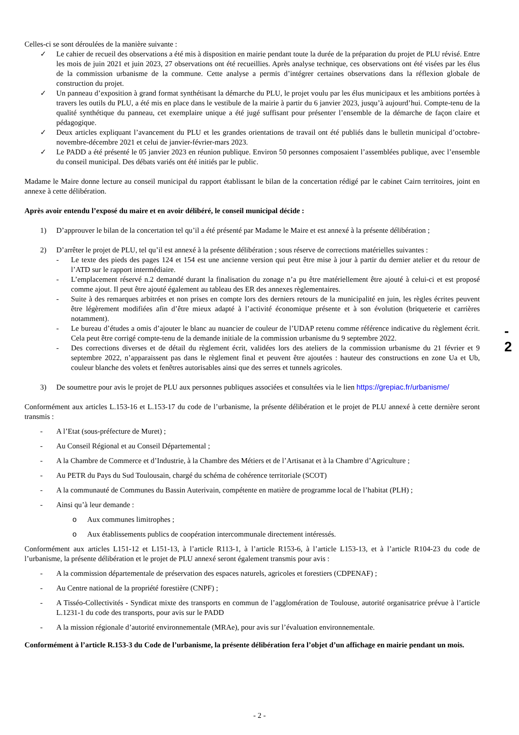Celles-ci se sont déroulées de la manière suivante :
✓ Le cahier de recueil des observations a été mis à disposition en mairie pendant toute la durée de la préparation du projet de PLU révisé. Entre les mois de juin 2021 et juin 2023, 27 observations ont été recueillies. Après analyse technique, ces observations ont été visées par les élus de la commission urbanisme de la commune. Cette analyse a permis d’intégrer certaines observations dans la réflexion globale de construction du projet.
✓ Un panneau d’exposition à grand format synthétisant la démarche du PLU, le projet voulu par les élus municipaux et les ambitions portées à travers les outils du PLU, a été mis en place dans le vestibule de la mairie à partir du 6 janvier 2023, jusqu’à aujourd’hui. Compte-tenu de la qualité synthétique du panneau, cet exemplaire unique a été jugé suffisant pour présenter l’ensemble de la démarche de façon claire et pédagogique.
✓ Deux articles expliquant l’avancement du PLU et les grandes orientations de travail ont été publiés dans le bulletin municipal d’octobre-novembre-décembre 2021 et celui de janvier-février-mars 2023.
✓ Le PADD a été présenté le 05 janvier 2023 en réunion publique. Environ 50 personnes composaient l’assemblées publique, avec l’ensemble du conseil municipal. Des débats variés ont été initiés par le public.
Madame le Maire donne lecture au conseil municipal du rapport établissant le bilan de la concertation rédigé par le cabinet Cairn territoires, joint en annexe à cette délibération.
Après avoir entendu l’exposé du maire et en avoir délibéré, le conseil municipal décide :
1) D’approuver le bilan de la concertation tel qu’il a été présenté par Madame le Maire et est annexé à la présente délibération ;
2) D’arrêter le projet de PLU, tel qu’il est annexé à la présente délibération ; sous réserve de corrections matérielles suivantes :
- Le texte des pieds des pages 124 et 154 est une ancienne version qui peut être mise à jour à partir du dernier atelier et du retour de l’ATD sur le rapport intermédiaire.
- L’emplacement réservé n.2 demandé durant la finalisation du zonage n’a pu être matériellement être ajouté à celui-ci et est proposé comme ajout. Il peut être ajouté également au tableau des ER des annexes règlementaires.
- Suite à des remarques arbitrées et non prises en compte lors des derniers retours de la municipalité en juin, les règles écrites peuvent être légèrement modifiées afin d’être mieux adapté à l’activité économique présente et à son évolution (briqueterie et carrières notamment).
- Le bureau d’études a omis d’ajouter le blanc au nuancier de couleur de l’UDAP retenu comme référence indicative du règlement écrit. Cela peut être corrigé compte-tenu de la demande initiale de la commission urbanisme du 9 septembre 2022.
- Des corrections diverses et de détail du règlement écrit, validées lors des ateliers de la commission urbanisme du 21 février et 9 septembre 2022, n’apparaissent pas dans le règlement final et peuvent être ajoutées : hauteur des constructions en zone Ua et Ub, couleur blanche des volets et fenêtres autorisables ainsi que des serres et tunnels agricoles.
3) De soumettre pour avis le projet de PLU aux personnes publiques associées et consultées via le lien https://grepiac.fr/urbanisme/
Conformément aux articles L.153-16 et L.153-17 du code de l’urbanisme, la présente délibération et le projet de PLU annexé à cette dernière seront transmis :
- A l’Etat (sous-préfecture de Muret) ;
- Au Conseil Régional et au Conseil Départemental ;
- A la Chambre de Commerce et d’Industrie, à la Chambre des Métiers et de l’Artisanat et à la Chambre d’Agriculture ;
- Au PETR du Pays du Sud Toulousain, chargé du schéma de cohérence territoriale (SCOT)
- A la communauté de Communes du Bassin Auterivain, compétente en matière de programme local de l’habitat (PLH) ;
- Ainsi qu’à leur demande :
o Aux communes limitrophes ;
o Aux établissements publics de coopération intercommunale directement intéressés.
Conformément aux articles L151-12 et L151-13, à l’article R113-1, à l’article R153-6, à l’article L153-13, et à l’article R104-23 du code de l’urbanisme, la présente délibération et le projet de PLU annexé seront également transmis pour avis :
- A la commission départementale de préservation des espaces naturels, agricoles et forestiers (CDPENAF) ;
- Au Centre national de la propriété forestière (CNPF) ;
- A Tisséo-Collectivités - Syndicat mixte des transports en commun de l’agglomération de Toulouse, autorité organisatrice prévue à l’article L.1231-1 du code des transports, pour avis sur le PADD
- A la mission régionale d’autorité environnementale (MRAe), pour avis sur l’évaluation environnementale.
Conformément à l’article R.153-3 du Code de l’urbanisme, la présente délibération fera l’objet d’un affichage en mairie pendant un mois.
- 2
- 2 -